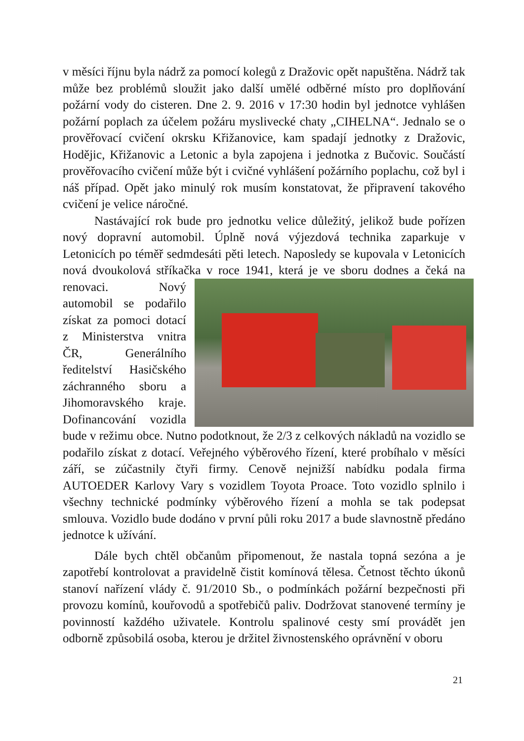v měsíci říjnu byla nádrž za pomocí kolegů z Dražovic opět napuštěna. Nádrž tak může bez problémů sloužit jako další umělé odběrné místo pro doplňování požární vody do cisteren. Dne 2. 9. 2016 v 17:30 hodin byl jednotce vyhlášen požární poplach za účelem požáru myslivecké chaty „CIHELNA“. Jednalo se o prověřovací cvičení okrsku Křižanovice, kam spadají jednotky z Dražovic, Hodějic, Křižanovic a Letonic a byla zapojena i jednotka z Bučovic. Součástí prověřovacího cvičení může být i cvičné vyhlášení požárního poplachu, což byl i náš případ. Opět jako minulý rok musím konstatovat, že připravení takového cvičení je velice náročné.
Nastávající rok bude pro jednotku velice důležitý, jelikož bude pořízen nový dopravní automobil. Úplně nová výjezdová technika zaparkuje v Letonicích po téměř sedmdesáti pěti letech. Naposledy se kupovala v Letonicích nová dvoukolová stříkačka v roce 1941, která je ve sboru dodnes a čeká na renovaci. Nový automobil se podařilo získat za pomoci dotací z Ministerstva vnitra ČR, Generálního ředitelství Hasičského záchranného sboru a Jihomoravského kraje. Dofinancování vozidla bude v režimu obce. Nutno podotknout, že 2/3 z celkových nákladů na vozidlo se podařilo získat z dotací. Veřejného výběrového řízení, které probíhalo v měsíci září, se zúčastnily čtyři firmy. Cenově nejnižší nabídku podala firma AUTOEDER Karlovy Vary s vozidlem Toyota Proace. Toto vozidlo splnilo i všechny technické podmínky výběrového řízení a mohla se tak podepsat smlouva. Vozidlo bude dodáno v první půli roku 2017 a bude slavnostně předáno jednotce k užívání.
Dále bych chtěl občanům připomenout, že nastala topná sezóna a je zapotřebí kontrolovat a pravidelně čistit komínová tělesa. Četnost těchto úkonů stanoví nařízení vlády č. 91/2010 Sb., o podmínkách požární bezpečnosti při provozu komínů, kouřovodů a spotřebičů paliv. Dodržovat stanovené termíny je povinností každého uživatele. Kontrolu spalinové cesty smí provádět jen odborně způsobilá osoba, kterou je držitel živnostenského oprávnění v oboru
21